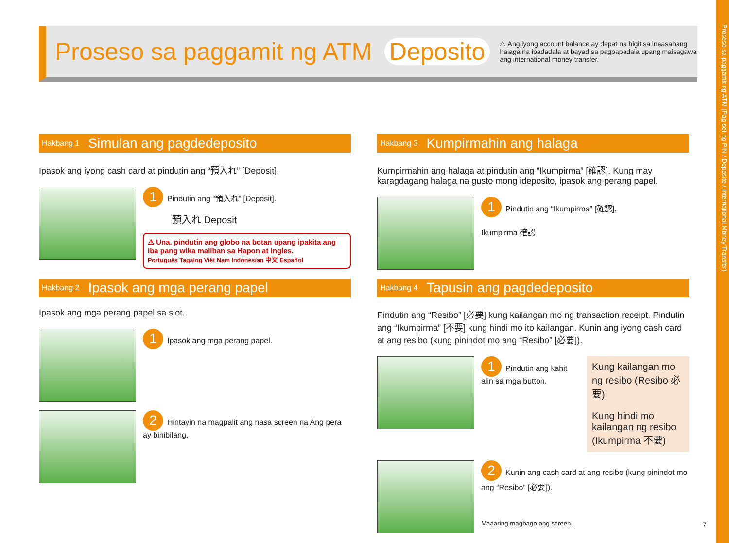Proseso sa paggamit ng ATM (Pag-set ng PIN / Deposito / International Money Transfer)
Proseso sa paggamit ng ATM Deposito
⚠ Ang iyong account balance ay dapat na higit sa inaasahang halaga na ipadadala at bayad sa pagpapadala upang maisagawa ang international money transfer.
Hakbang 1 Simulan ang pagdedeposito
Ipasok ang iyong cash card at pindutin ang “預入れ” [Deposit].
1 Pindutin ang “預入れ” [Deposit].
預入れ Deposit
⚠ Una, pindutin ang globo na botan upang ipakita ang iba pang wika maliban sa Hapon at Ingles.
Português Tagalog Việt Nam Indonesian 中文 Español
Hakbang 2 Ipasok ang mga perang papel
Ipasok ang mga perang papel sa slot.
1 Ipasok ang mga perang papel.
2 Hintayin na magpalit ang nasa screen na Ang pera ay binibilang.
Hakbang 3 Kumpirmahin ang halaga
Kumpirmahin ang halaga at pindutin ang “Ikumpirma” [確認]. Kung may karagdagang halaga na gusto mong ideposito, ipasok ang perang papel.
1 Pindutin ang “Ikumpirma” [確認].
Ikumpirma 確認
Hakbang 4 Tapusin ang pagdedeposito
Pindutin ang “Resibo” [必要] kung kailangan mo ng transaction receipt. Pindutin ang “Ikumpirma” [不要] kung hindi mo ito kailangan. Kunin ang iyong cash card at ang resibo (kung pinindot mo ang “Resibo” [必要]).
1 Pindutin ang kahit alin sa mga button.
Kung kailangan mo ng resibo (Resibo 必要)
Kung hindi mo kailangan ng resibo (Ikumpirma 不要)
2 Kunin ang cash card at ang resibo (kung pinindot mo ang “Resibo” [必要]).
Maaaring magbago ang screen.
7